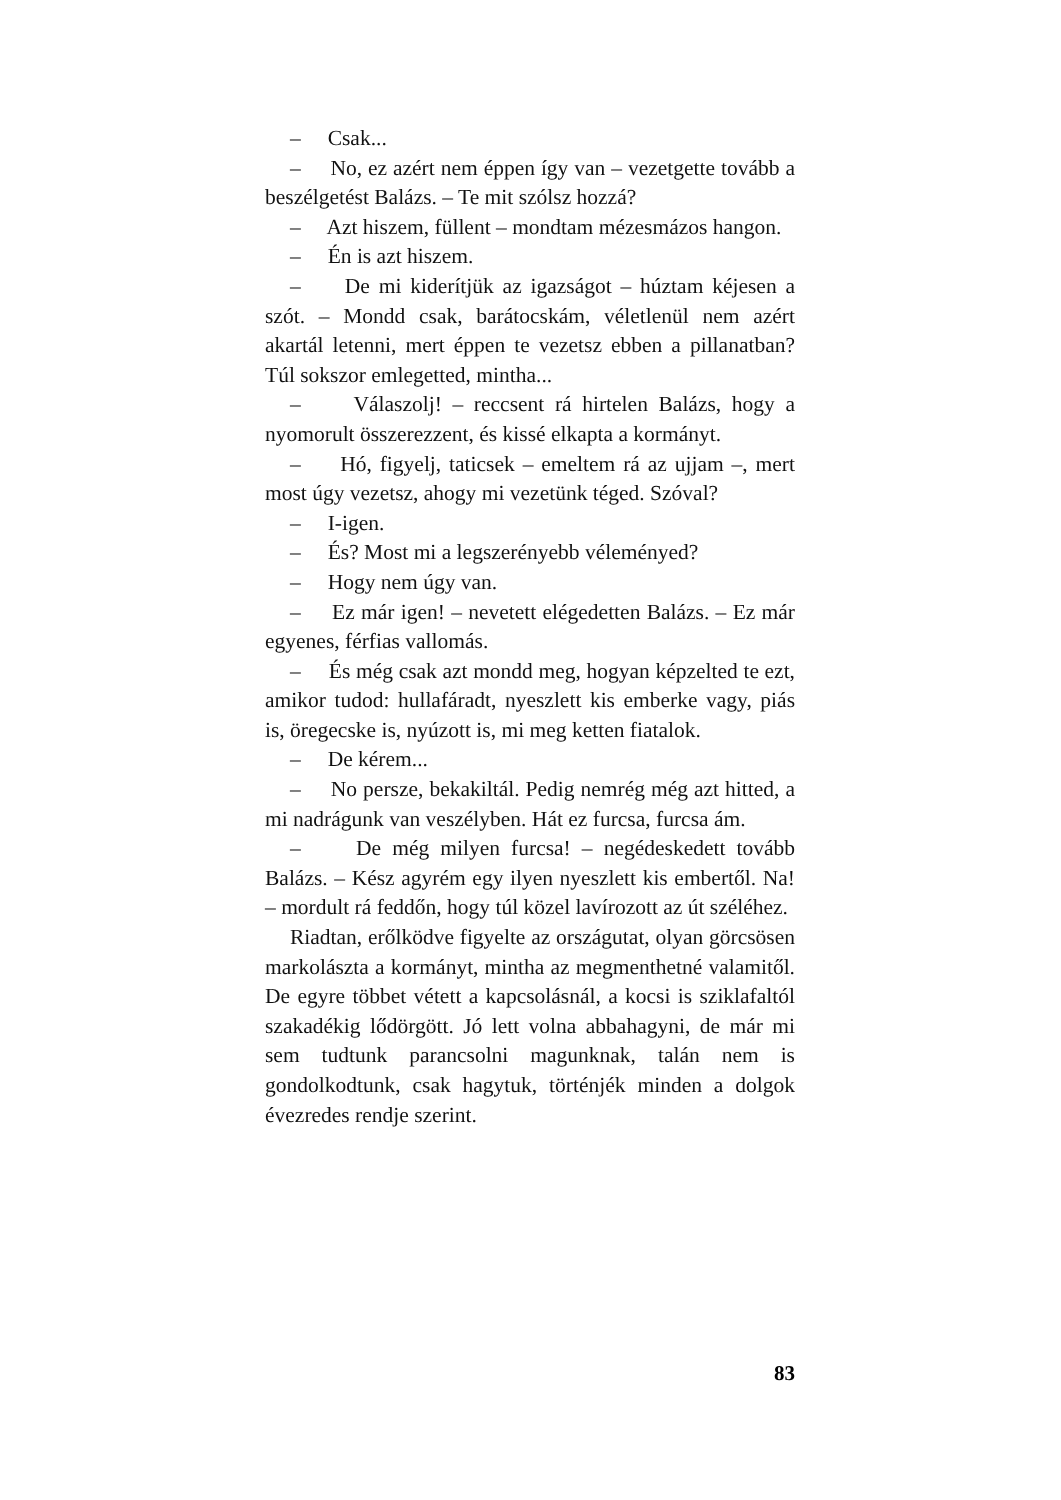– Csak...
– No, ez azért nem éppen így van – vezetgette tovább a beszélgetést Balázs. – Te mit szólsz hozzá?
– Azt hiszem, füllent – mondtam mézesmázos hangon.
– Én is azt hiszem.
– De mi kiderítjük az igazságot – húztam kéjesen a szót. – Mondd csak, barátocskám, véletlenül nem azért akartál letenni, mert éppen te vezetsz ebben a pillanatban? Túl sokszor emlegetted, mintha...
– Válaszolj! – reccsent rá hirtelen Balázs, hogy a nyomorult összerezzent, és kissé elkapta a kormányt.
– Hó, figyelj, taticsek – emeltem rá az ujjam –, mert most úgy vezetsz, ahogy mi vezetünk téged. Szóval?
– I-igen.
– És? Most mi a legszerényebb véleményed?
– Hogy nem úgy van.
– Ez már igen! – nevetett elégedetten Balázs. – Ez már egyenes, férfias vallomás.
– És még csak azt mondd meg, hogyan képzelted te ezt, amikor tudod: hullafáradt, nyeszlett kis emberke vagy, piás is, öregecske is, nyúzott is, mi meg ketten fiatalok.
– De kérem...
– No persze, bekakiltál. Pedig nemrég még azt hitted, a mi nadrágunk van veszélyben. Hát ez furcsa, furcsa ám.
– De még milyen furcsa! – negédeskedett tovább Balázs. – Kész agyrém egy ilyen nyeszlett kis embertől. Na! – mordult rá feddőn, hogy túl közel lavírozott az út széléhez.
Riadtan, erőlködve figyelte az országutat, olyan görcsösen markolászta a kormányt, mintha az megmenthetné valamitől. De egyre többet vétett a kapcsolásnál, a kocsi is sziklafaltól szakadékig lődörgött. Jó lett volna abbahagyni, de már mi sem tudtunk parancsolni magunknak, talán nem is gondolkodtunk, csak hagytuk, történjék minden a dolgok évezredes rendje szerint.
83